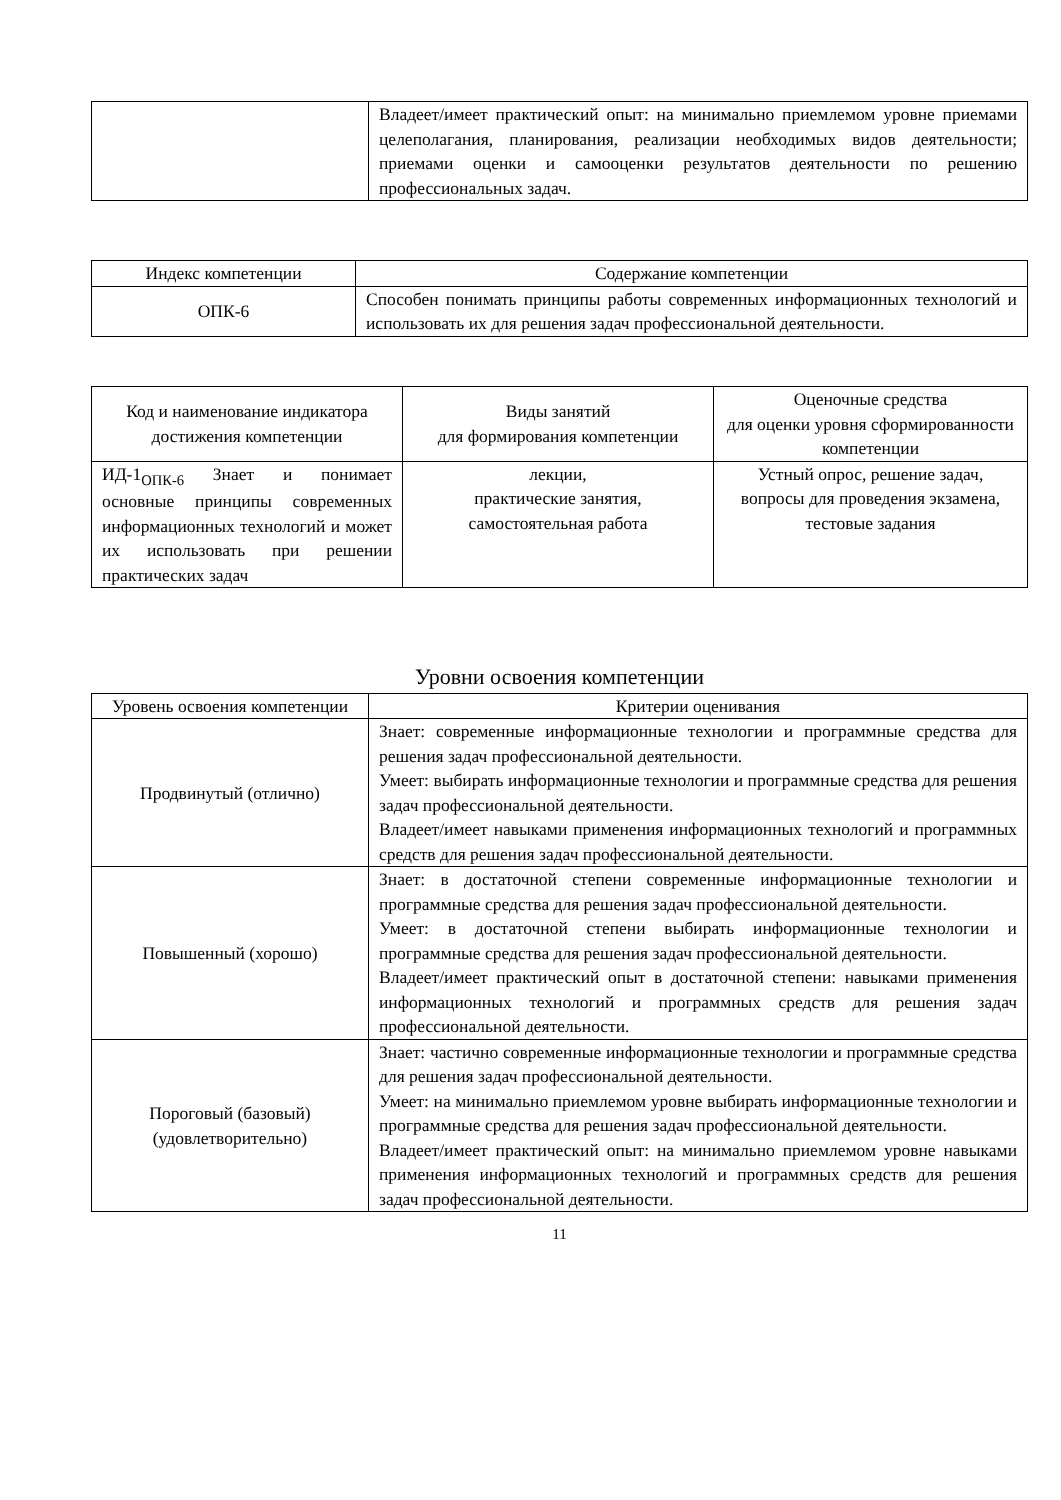| | Владеет/имеет практический опыт: на минимально приемлемом уровне приемами целеполагания, планирования, реализации необходимых видов деятельности; приемами оценки и самооценки результатов деятельности по решению профессиональных задач. |
| Индекс компетенции | Содержание компетенции |
| --- | --- |
| ОПК-6 | Способен понимать принципы работы современных информационных технологий и использовать их для решения задач профессиональной деятельности. |
| Код и наименование индикатора достижения компетенции | Виды занятий для формирования компетенции | Оценочные средства для оценки уровня сформированности компетенции |
| --- | --- | --- |
| ИД-1<sub>ОПК-6</sub> Знает и понимает основные принципы современных информационных технологий и может их использовать при решении практических задач | лекции, практические занятия, самостоятельная работа | Устный опрос, решение задач, вопросы для проведения экзамена, тестовые задания |
Уровни освоения компетенции
| Уровень освоения компетенции | Критерии оценивания |
| --- | --- |
| Продвинутый (отлично) | Знает: современные информационные технологии и программные средства для решения задач профессиональной деятельности. Умеет: выбирать информационные технологии и программные средства для решения задач профессиональной деятельности. Владеет/имеет навыками применения информационных технологий и программных средств для решения задач профессиональной деятельности. |
| Повышенный (хорошо) | Знает: в достаточной степени современные информационные технологии и программные средства для решения задач профессиональной деятельности. Умеет: в достаточной степени выбирать информационные технологии и программные средства для решения задач профессиональной деятельности. Владеет/имеет практический опыт в достаточной степени: навыками применения информационных технологий и программных средств для решения задач профессиональной деятельности. |
| Пороговый (базовый) (удовлетворительно) | Знает: частично современные информационные технологии и программные средства для решения задач профессиональной деятельности. Умеет: на минимально приемлемом уровне выбирать информационные технологии и программные средства для решения задач профессиональной деятельности. Владеет/имеет практический опыт: на минимально приемлемом уровне навыками применения информационных технологий и программных средств для решения задач профессиональной деятельности. |
11